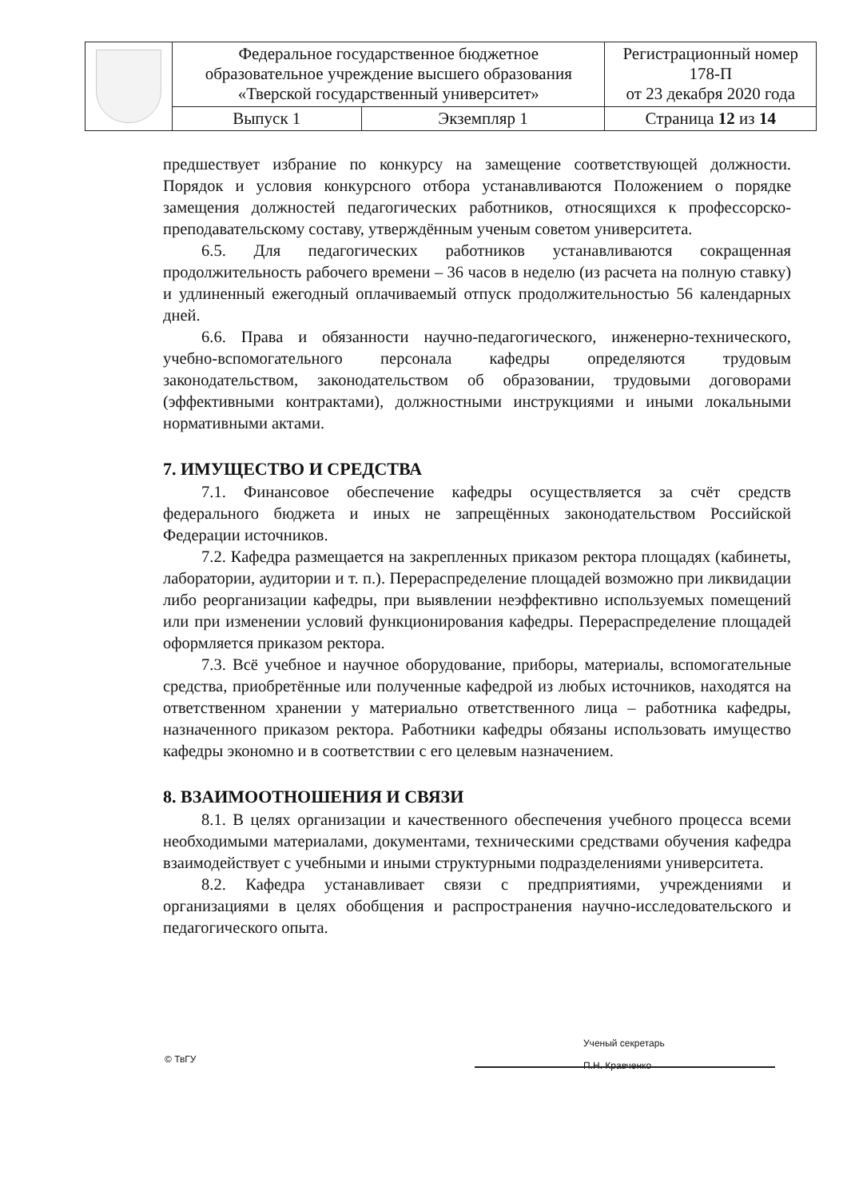| | Федеральное государственное бюджетное образовательное учреждение высшего образования «Тверской государственный университет» | | Регистрационный номер 178-П от 23 декабря 2020 года |
| | Выпуск 1 | Экземпляр 1 | Страница 12 из 14 |
предшествует избрание по конкурсу на замещение соответствующей должности. Порядок и условия конкурсного отбора устанавливаются Положением о порядке замещения должностей педагогических работников, относящихся к профессорско-преподавательскому составу, утверждённым ученым советом университета.
6.5. Для педагогических работников устанавливаются сокращенная продолжительность рабочего времени – 36 часов в неделю (из расчета на полную ставку) и удлиненный ежегодный оплачиваемый отпуск продолжительностью 56 календарных дней.
6.6. Права и обязанности научно-педагогического, инженерно-технического, учебно-вспомогательного персонала кафедры определяются трудовым законодательством, законодательством об образовании, трудовыми договорами (эффективными контрактами), должностными инструкциями и иными локальными нормативными актами.
7. ИМУЩЕСТВО И СРЕДСТВА
7.1. Финансовое обеспечение кафедры осуществляется за счёт средств федерального бюджета и иных не запрещённых законодательством Российской Федерации источников.
7.2. Кафедра размещается на закрепленных приказом ректора площадях (кабинеты, лаборатории, аудитории и т. п.). Перераспределение площадей возможно при ликвидации либо реорганизации кафедры, при выявлении неэффективно используемых помещений или при изменении условий функционирования кафедры. Перераспределение площадей оформляется приказом ректора.
7.3. Всё учебное и научное оборудование, приборы, материалы, вспомогательные средства, приобретённые или полученные кафедрой из любых источников, находятся на ответственном хранении у материально ответственного лица – работника кафедры, назначенного приказом ректора. Работники кафедры обязаны использовать имущество кафедры экономно и в соответствии с его целевым назначением.
8. ВЗАИМООТНОШЕНИЯ И СВЯЗИ
8.1. В целях организации и качественного обеспечения учебного процесса всеми необходимыми материалами, документами, техническими средствами обучения кафедра взаимодействует с учебными и иными структурными подразделениями университета.
8.2. Кафедра устанавливает связи с предприятиями, учреждениями и организациями в целях обобщения и распространения научно-исследовательского и педагогического опыта.
© ТвГУ
Ученый секретарь
П.Н. Кравченко